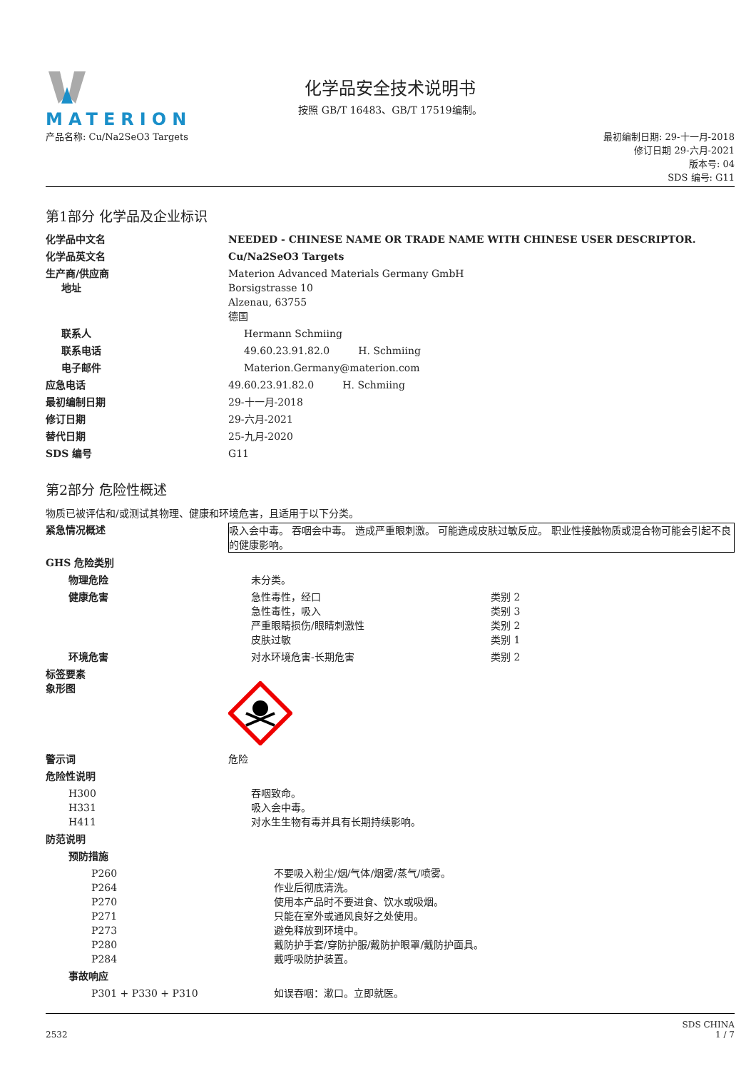MATERION
化学品安全技术说明书
按照 GB/T 16483、GB/T 17519编制。
产品名称: Cu/Na2SeO3 Targets 最初编制日期: 29-十一月-2018
修订日期 29-六月-2021
版本号: 04
SDS 编号: G11
第1部分 化学品及企业标识
化学品中文名 NEEDED - CHINESE NAME OR TRADE NAME WITH CHINESE USER DESCRIPTOR.
化学品英文名 Cu/Na2SeO3 Targets
生产商/供应商
地址
Materion Advanced Materials Germany GmbH
Borsigstrasse 10
Alzenau, 63755
德国
联系人 Hermann Schmiing
联系电话 49.60.23.91.82.0 H. Schmiing
电子邮件 Materion.Germany@materion.com
应急电话 49.60.23.91.82.0 H. Schmiing
最初编制日期 29-十一月-2018
修订日期 29-六月-2021
替代日期 25-九月-2020
SDS 编号 G11
第2部分 危险性概述
物质已被评估和/或测试其物理、健康和环境危害，且适用于以下分类。
紧急情况概述 吸入会中毒。 吞咽会中毒。 造成严重眼刺激。 可能造成皮肤过敏反应。 职业性接触物质或混合物可能会引起不良的健康影响。
GHS 危险类别
物理危险 未分类。
健康危害 急性毒性，经口 类别 2
急性毒性，吸入 类别 3
严重眼睛损伤/眼睛刺激性 类别 2
皮肤过敏 类别 1
环境危害 对水环境危害-长期危害 类别 2
标签要素
象形图
警示词 危险
危险性说明
H300
H331
H411
吞咽致命。
吸入会中毒。
对水生生物有毒并具有长期持续影响。
防范说明
预防措施
P260
P264
P270
P271
P273
P280
P284
不要吸入粉尘/烟/气体/烟雾/蒸气/喷雾。
作业后彻底清洗。
使用本产品时不要进食、饮水或吸烟。
只能在室外或通风良好之处使用。
避免释放到环境中。
戴防护手套/穿防护服/戴防护眼罩/戴防护面具。
戴呼吸防护装置。
事故响应
P301 + P330 + P310 如误吞咽：漱口。立即就医。
2532
SDS CHINA
1 / 7